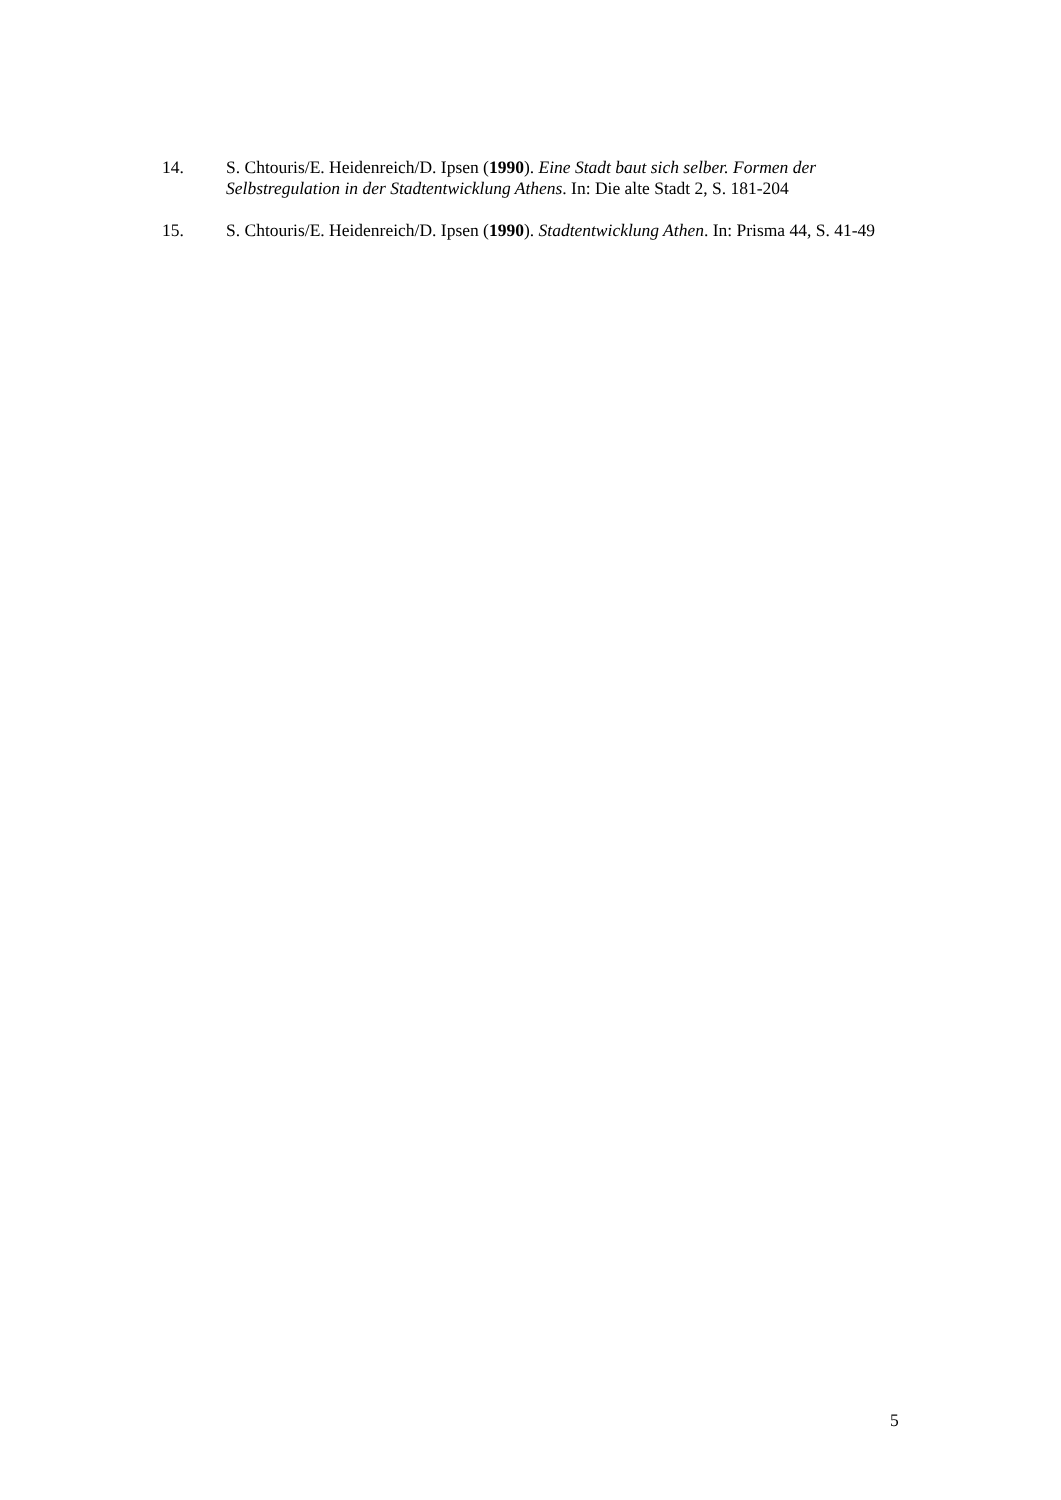14. S. Chtouris/E. Heidenreich/D. Ipsen (1990). Eine Stadt baut sich selber. Formen der Selbstregulation in der Stadtentwicklung Athens. In: Die alte Stadt 2, S. 181-204
15. S. Chtouris/E. Heidenreich/D. Ipsen (1990). Stadtentwicklung Athen. In: Prisma 44, S. 41-49
5